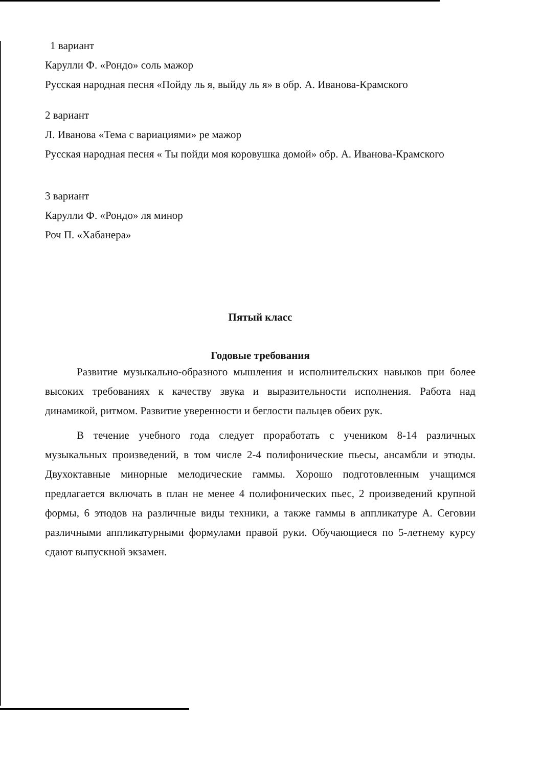1 вариант
Карулли Ф. «Рондо» соль мажор
Русская народная песня «Пойду ль я, выйду ль я» в обр. А. Иванова-Крамского
2 вариант
Л. Иванова «Тема с вариациями» ре мажор
Русская народная песня « Ты пойди моя коровушка домой» обр. А. Иванова-Крамского
3 вариант
Карулли Ф. «Рондо» ля минор
Роч П. «Хабанера»
Пятый класс
Годовые требования
Развитие музыкально-образного мышления и исполнительских навыков при более высоких требованиях к качеству звука и выразительности исполнения. Работа над динамикой, ритмом. Развитие уверенности и беглости пальцев обеих рук.
В течение учебного года следует проработать с учеником 8-14 различных музыкальных произведений, в том числе 2-4 полифонические пьесы, ансамбли и этюды. Двухоктавные минорные мелодические гаммы. Хорошо подготовленным учащимся предлагается включать в план не менее 4 полифонических пьес, 2 произведений крупной формы, 6 этюдов на различные виды техники, а также гаммы в аппликатуре А. Сеговии различными аппликатурными формулами правой руки. Обучающиеся по 5-летнему курсу сдают выпускной экзамен.